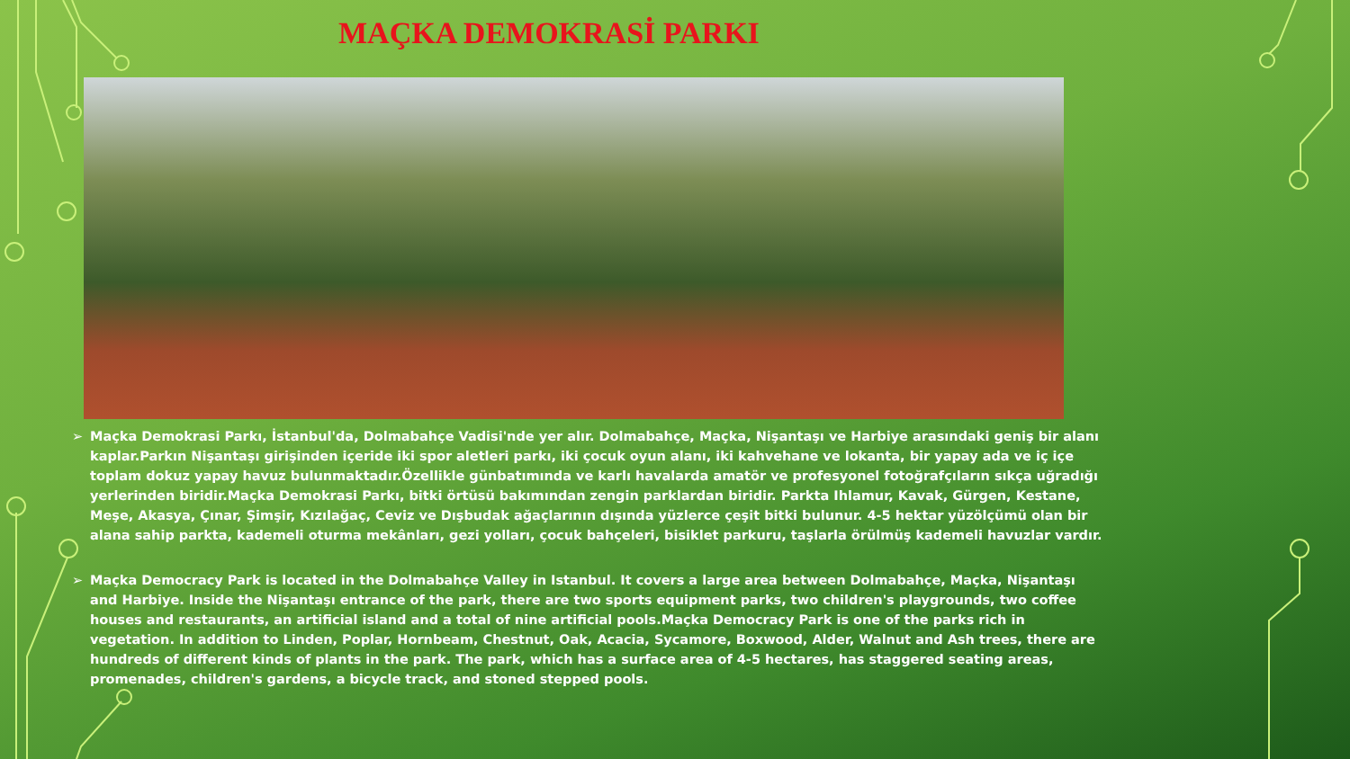MAÇKA DEMOKRASİ PARKI
➢ Maçka Demokrasi Parkı, İstanbul'da, Dolmabahçe Vadisi'nde yer alır. Dolmabahçe, Maçka, Nişantaşı ve Harbiye arasındaki geniş bir alanı kaplar.Parkın Nişantaşı girişinden içeride iki spor aletleri parkı, iki çocuk oyun alanı, iki kahvehane ve lokanta, bir yapay ada ve iç içe toplam dokuz yapay havuz bulunmaktadır.Özellikle günbatımında ve karlı havalarda amatör ve profesyonel fotoğrafçıların sıkça uğradığı yerlerinden biridir.Maçka Demokrasi Parkı, bitki örtüsü bakımından zengin parklardan biridir. Parkta Ihlamur, Kavak, Gürgen, Kestane, Meşe, Akasya, Çınar, Şimşir, Kızılağaç, Ceviz ve Dışbudak ağaçlarının dışında yüzlerce çeşit bitki bulunur. 4-5 hektar yüzölçümü olan bir alana sahip parkta, kademeli oturma mekânları, gezi yolları, çocuk bahçeleri, bisiklet parkuru, taşlarla örülmüş kademeli havuzlar vardır.
➢ Maçka Democracy Park is located in the Dolmabahçe Valley in Istanbul. It covers a large area between Dolmabahçe, Maçka, Nişantaşı and Harbiye. Inside the Nişantaşı entrance of the park, there are two sports equipment parks, two children's playgrounds, two coffee houses and restaurants, an artificial island and a total of nine artificial pools.Maçka Democracy Park is one of the parks rich in vegetation. In addition to Linden, Poplar, Hornbeam, Chestnut, Oak, Acacia, Sycamore, Boxwood, Alder, Walnut and Ash trees, there are hundreds of different kinds of plants in the park. The park, which has a surface area of 4-5 hectares, has staggered seating areas, promenades, children's gardens, a bicycle track, and stoned stepped pools.